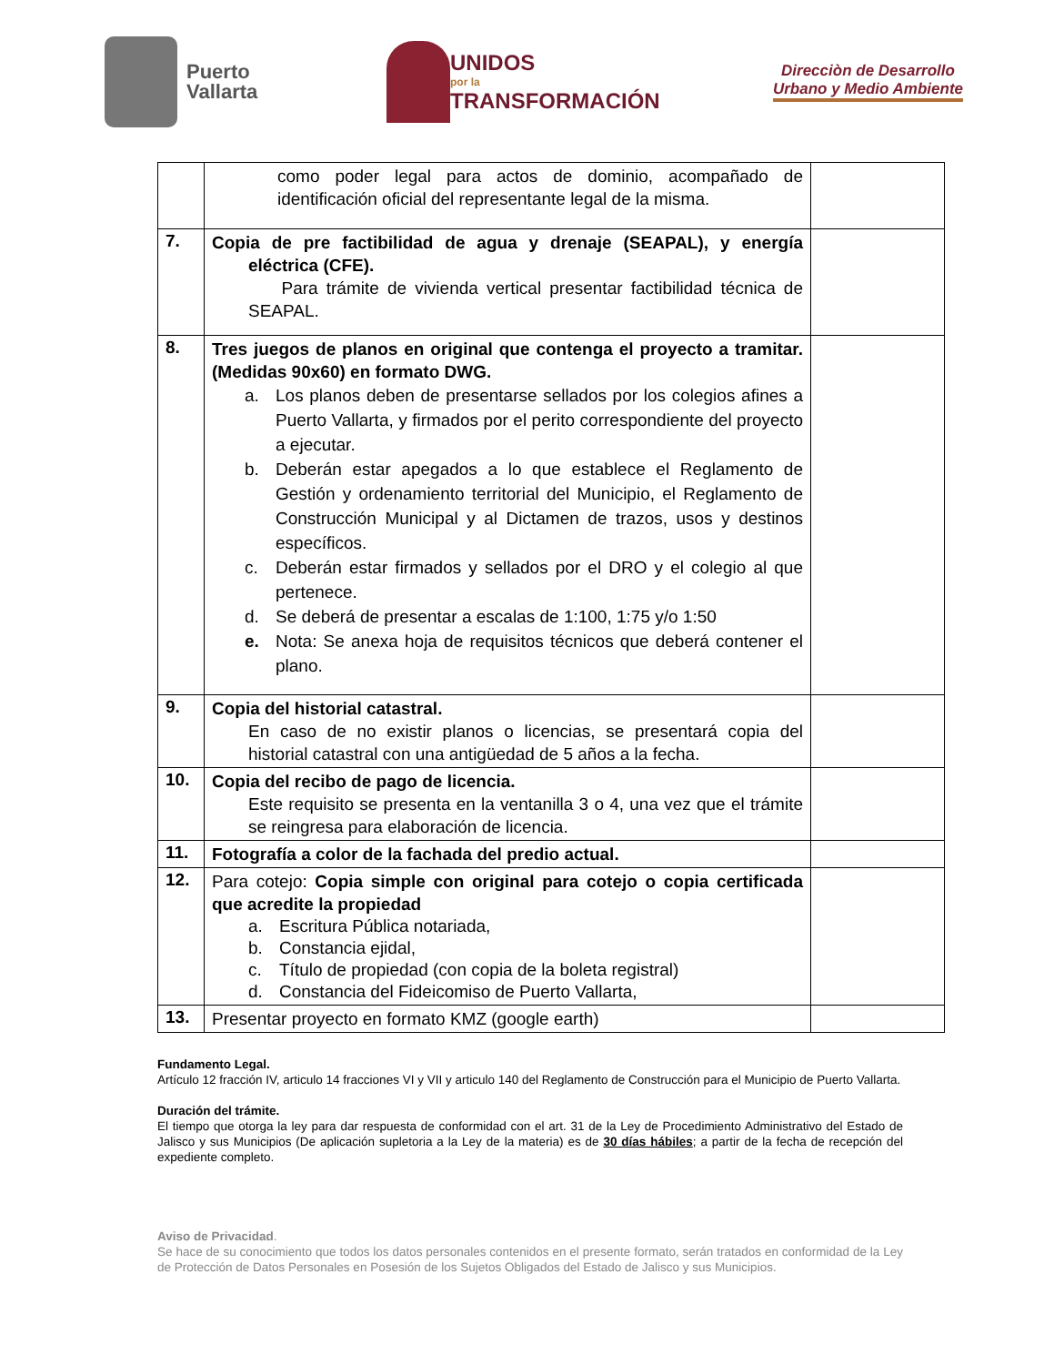Puerto
Vallarta
UNIDOS
por la
TRANSFORMACIÓN
Direcciòn de Desarrollo
Urbano y Medio Ambiente
| | como poder legal para actos de dominio, acompañado de identificación oficial del representante legal de la misma. | |
| 7. | Copia de pre factibilidad de agua y drenaje (SEAPAL), y energía eléctrica (CFE). Para trámite de vivienda vertical presentar factibilidad técnica de SEAPAL. | |
| 8. | Tres juegos de planos en original que contenga el proyecto a tramitar. (Medidas 90x60) en formato DWG. a. Los planos deben de presentarse sellados por los colegios afines a Puerto Vallarta, y firmados por el perito correspondiente del proyecto a ejecutar. b. Deberán estar apegados a lo que establece el Reglamento de Gestión y ordenamiento territorial del Municipio, el Reglamento de Construcción Municipal y al Dictamen de trazos, usos y destinos específicos. c. Deberán estar firmados y sellados por el DRO y el colegio al que pertenece. d. Se deberá de presentar a escalas de 1:100, 1:75 y/o 1:50 e. Nota: Se anexa hoja de requisitos técnicos que deberá contener el plano. | |
| 9. | Copia del historial catastral. En caso de no existir planos o licencias, se presentará copia del historial catastral con una antigüedad de 5 años a la fecha. | |
| 10. | Copia del recibo de pago de licencia. Este requisito se presenta en la ventanilla 3 o 4, una vez que el trámite se reingresa para elaboración de licencia. | |
| 11. | Fotografía a color de la fachada del predio actual. | |
| 12. | Para cotejo: Copia simple con original para cotejo o copia certificada que acredite la propiedad a. Escritura Pública notariada, b. Constancia ejidal, c. Título de propiedad (con copia de la boleta registral) d. Constancia del Fideicomiso de Puerto Vallarta, | |
| 13. | Presentar proyecto en formato KMZ (google earth) | |
Fundamento Legal.
Artículo 12 fracción IV, articulo 14 fracciones VI y VII y articulo 140 del Reglamento de Construcción para el Municipio de Puerto Vallarta.
Duración del trámite.
El tiempo que otorga la ley para dar respuesta de conformidad con el art. 31 de la Ley de Procedimiento Administrativo del Estado de Jalisco y sus Municipios (De aplicación supletoria a la Ley de la materia) es de 30 días hábiles; a partir de la fecha de recepción del expediente completo.
Aviso de Privacidad.
Se hace de su conocimiento que todos los datos personales contenidos en el presente formato, serán tratados en conformidad de la Ley de Protección de Datos Personales en Posesión de los Sujetos Obligados del Estado de Jalisco y sus Municipios.